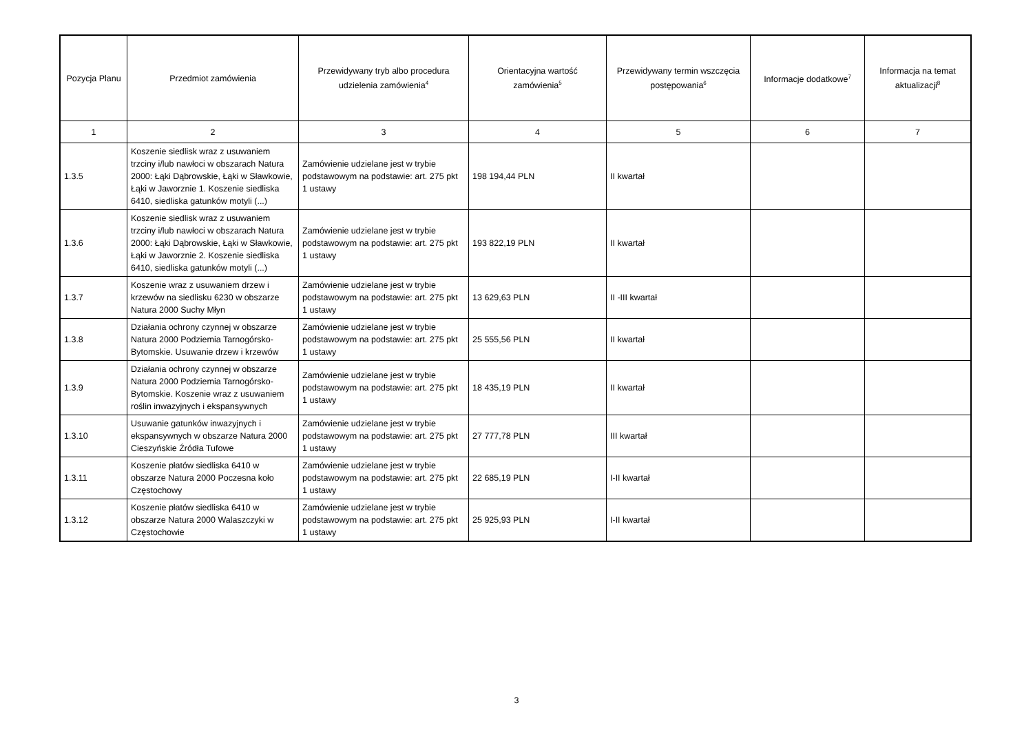| Pozycja Planu | Przedmiot zamówienia | Przewidywany tryb albo procedura udzielenia zamówienia<sup>4</sup> | Orientacyjna wartość zamówienia<sup>5</sup> | Przewidywany termin wszczęcia postępowania<sup>6</sup> | Informacje dodatkowe<sup>7</sup> | Informacja na temat aktualizacji<sup>8</sup> |
| --- | --- | --- | --- | --- | --- | --- |
| 1 | 2 | 3 | 4 | 5 | 6 | 7 |
| 1.3.5 | Koszenie siedlisk wraz z usuwaniem trzciny i/lub nawłoci w obszarach Natura 2000: Łąki Dąbrowskie, Łąki w Sławkowie, Łąki w Jaworznie 1. Koszenie siedliska 6410, siedliska gatunków motyli (...) | Zamówienie udzielane jest w trybie podstawowym na podstawie: art. 275 pkt 1 ustawy | 198 194,44 PLN | II kwartał | | |
| 1.3.6 | Koszenie siedlisk wraz z usuwaniem trzciny i/lub nawłoci w obszarach Natura 2000: Łąki Dąbrowskie, Łąki w Sławkowie, Łąki w Jaworznie 2. Koszenie siedliska 6410, siedliska gatunków motyli (...) | Zamówienie udzielane jest w trybie podstawowym na podstawie: art. 275 pkt 1 ustawy | 193 822,19 PLN | II kwartał | | |
| 1.3.7 | Koszenie wraz z usuwaniem drzew i krzewów na siedlisku 6230 w obszarze Natura 2000 Suchy Młyn | Zamówienie udzielane jest w trybie podstawowym na podstawie: art. 275 pkt 1 ustawy | 13 629,63 PLN | II -III kwartał | | |
| 1.3.8 | Działania ochrony czynnej w obszarze Natura 2000 Podziemia Tarnogórsko-Bytomskie. Usuwanie drzew i krzewów | Zamówienie udzielane jest w trybie podstawowym na podstawie: art. 275 pkt 1 ustawy | 25 555,56 PLN | II kwartał | | |
| 1.3.9 | Działania ochrony czynnej w obszarze Natura 2000 Podziemia Tarnogórsko-Bytomskie. Koszenie wraz z usuwaniem roślin inwazyjnych i ekspansywnych | Zamówienie udzielane jest w trybie podstawowym na podstawie: art. 275 pkt 1 ustawy | 18 435,19 PLN | II kwartał | | |
| 1.3.10 | Usuwanie gatunków inwazyjnych i ekspansywnych w obszarze Natura 2000 Cieszyńskie Źródła Tufowe | Zamówienie udzielane jest w trybie podstawowym na podstawie: art. 275 pkt 1 ustawy | 27 777,78 PLN | III kwartał | | |
| 1.3.11 | Koszenie płatów siedliska 6410 w obszarze Natura 2000 Poczesna koło Częstochowy | Zamówienie udzielane jest w trybie podstawowym na podstawie: art. 275 pkt 1 ustawy | 22 685,19 PLN | I-II kwartał | | |
| 1.3.12 | Koszenie płatów siedliska 6410 w obszarze Natura 2000 Walaszczyki w Częstochowie | Zamówienie udzielane jest w trybie podstawowym na podstawie: art. 275 pkt 1 ustawy | 25 925,93 PLN | I-II kwartał | | |
3